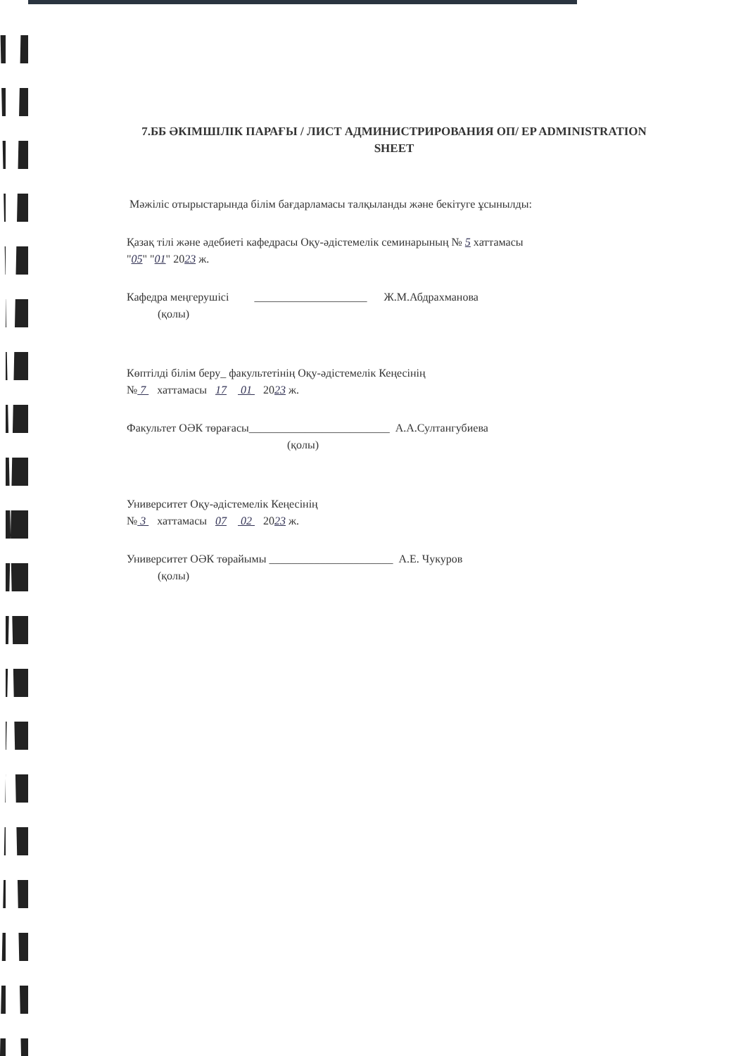7.ББ ӘКІМШІЛІК ПАРАҒЫ / ЛИСТ АДМИНИСТРИРОВАНИЯ ОП/ EP ADMINISTRATION SHEET
Мәжіліс отырыстарында білім бағдарламасы талқыланды және бекітуге ұсынылды:
Қазақ тілі және әдебиеті кафедрасы Оқу-әдістемелік семинарының № 5 хаттамасы
"05" "01" 2023 ж.
Кафедра меңгерушісі ____________________ Ж.М.Абдрахманова
(қолы)
Көптілді білім беру_ факультетінің Оқу-әдістемелік Кеңесінің
№ 7 хаттамасы 17 01 2023 ж.
Факультет ОӘК төрағасы_________________________ А.А.Султангубиева
(қолы)
Университет Оқу-әдістемелік Кеңесінің
№ 3 хаттамасы 07 02 2023 ж.
Университет ОӘК төрайымы ______________________ А.Е. Чукуров
(қолы)